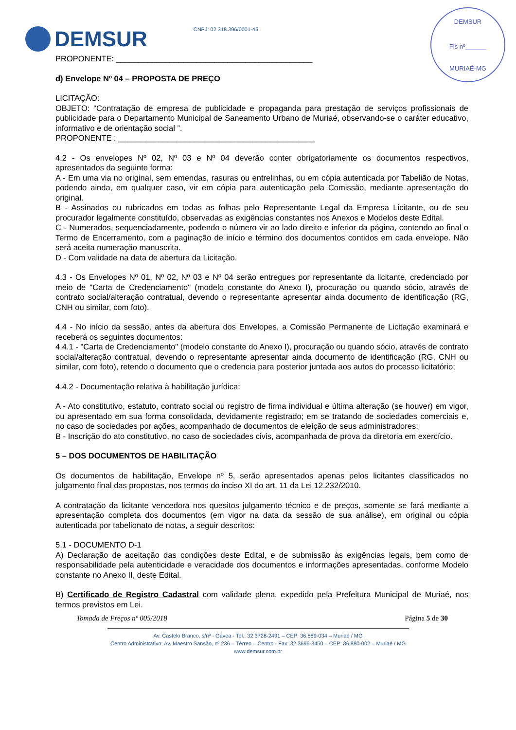DEMSUR
Fls nº______
MURIAÉ-MG
DEMSUR CNPJ: 02.318.396/0001-45
PROPONENTE: ____________________________________________
d) Envelope Nº 04 – PROPOSTA DE PREÇO
LICITAÇÃO:
OBJETO: “Contratação de empresa de publicidade e propaganda para prestação de serviços profissionais de publicidade para o Departamento Municipal de Saneamento Urbano de Muriaé, observando-se o caráter educativo, informativo e de orientação social ”.
PROPONENTE : ____________________________________________
4.2 - Os envelopes Nº 02, Nº 03 e Nº 04 deverão conter obrigatoriamente os documentos respectivos, apresentados da seguinte forma:
A - Em uma via no original, sem emendas, rasuras ou entrelinhas, ou em cópia autenticada por Tabelião de Notas, podendo ainda, em qualquer caso, vir em cópia para autenticação pela Comissão, mediante apresentação do original.
B - Assinados ou rubricados em todas as folhas pelo Representante Legal da Empresa Licitante, ou de seu procurador legalmente constituído, observadas as exigências constantes nos Anexos e Modelos deste Edital.
C - Numerados, sequenciadamente, podendo o número vir ao lado direito e inferior da página, contendo ao final o Termo de Encerramento, com a paginação de início e término dos documentos contidos em cada envelope. Não será aceita numeração manuscrita.
D - Com validade na data de abertura da Licitação.
4.3 - Os Envelopes Nº 01, Nº 02, Nº 03 e Nº 04 serão entregues por representante da licitante, credenciado por meio de "Carta de Credenciamento" (modelo constante do Anexo I), procuração ou quando sócio, através de contrato social/alteração contratual, devendo o representante apresentar ainda documento de identificação (RG, CNH ou similar, com foto).
4.4 - No início da sessão, antes da abertura dos Envelopes, a Comissão Permanente de Licitação examinará e receberá os seguintes documentos:
4.4.1 - "Carta de Credenciamento" (modelo constante do Anexo I), procuração ou quando sócio, através de contrato social/alteração contratual, devendo o representante apresentar ainda documento de identificação (RG, CNH ou similar, com foto), retendo o documento que o credencia para posterior juntada aos autos do processo licitatório;
4.4.2 - Documentação relativa à habilitação jurídica:
A - Ato constitutivo, estatuto, contrato social ou registro de firma individual e última alteração (se houver) em vigor, ou apresentado em sua forma consolidada, devidamente registrado; em se tratando de sociedades comerciais e, no caso de sociedades por ações, acompanhado de documentos de eleição de seus administradores;
B - Inscrição do ato constitutivo, no caso de sociedades civis, acompanhada de prova da diretoria em exercício.
5 – DOS DOCUMENTOS DE HABILITAÇÃO
Os documentos de habilitação, Envelope nº 5, serão apresentados apenas pelos licitantes classificados no julgamento final das propostas, nos termos do inciso XI do art. 11 da Lei 12.232/2010.
A contratação da licitante vencedora nos quesitos julgamento técnico e de preços, somente se fará mediante a apresentação completa dos documentos (em vigor na data da sessão de sua análise), em original ou cópia autenticada por tabelionato de notas, a seguir descritos:
5.1 - DOCUMENTO D-1
A) Declaração de aceitação das condições deste Edital, e de submissão às exigências legais, bem como de responsabilidade pela autenticidade e veracidade dos documentos e informações apresentadas, conforme Modelo constante no Anexo II, deste Edital.
B) Certificado de Registro Cadastral com validade plena, expedido pela Prefeitura Municipal de Muriaé, nos termos previstos em Lei.
Tomada de Preços nº 005/2018 Página 5 de 30
Av. Castelo Branco, s/nº - Gávea - Tel.: 32 3728-2491 – CEP: 36.889-034 – Muriaé / MG
Centro Administrativo: Av. Maestro Sansão, nº 236 – Térreo – Centro - Fax: 32 3696-3450 – CEP: 36.880-002 – Muriaé / MG
www.demsur.com.br